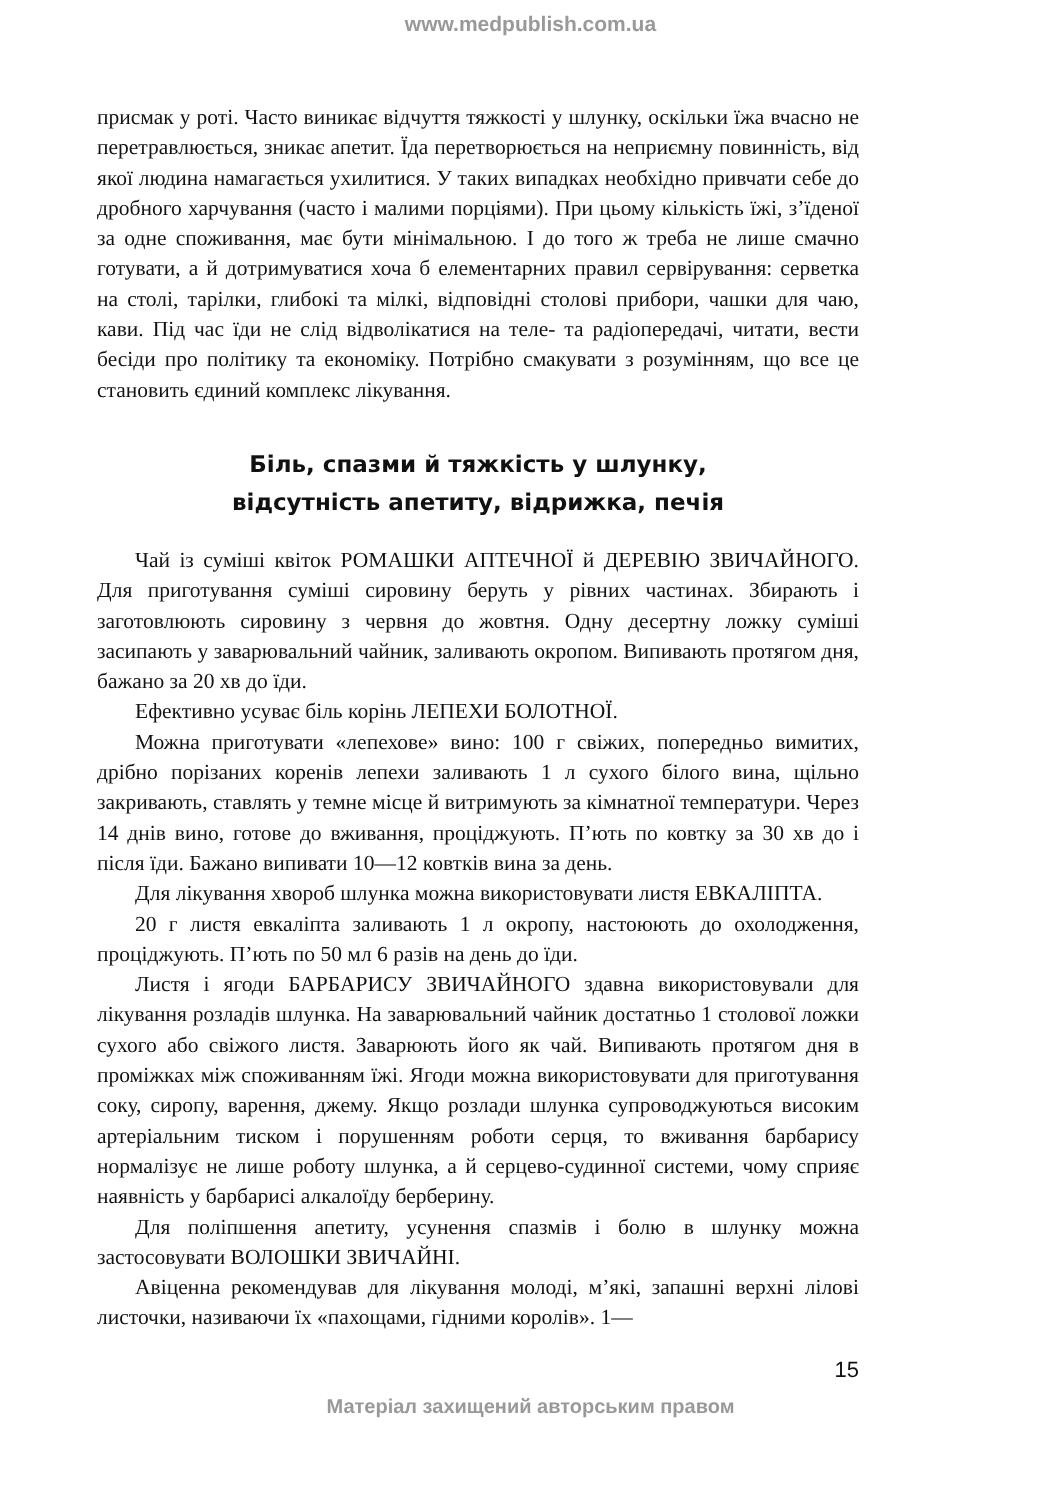www.medpublish.com.ua
присмак у роті. Часто виникає відчуття тяжкості у шлунку, оскільки їжа вчасно не перетравлюється, зникає апетит. Їда перетворюється на неприємну повинність, від якої людина намагається ухилитися. У таких випадках необхідно привчати себе до дробного харчування (часто і малими порціями). При цьому кількість їжі, з’їденої за одне споживання, має бути мінімальною. І до того ж треба не лише смачно готувати, а й дотримуватися хоча б елементарних правил сервірування: серветка на столі, тарілки, глибокі та мілкі, відповідні столові прибори, чашки для чаю, кави. Під час їди не слід відволікатися на теле- та радіопередачі, читати, вести бесіди про політику та економіку. Потрібно смакувати з розумінням, що все це становить єдиний комплекс лікування.
Біль, спазми й тяжкість у шлунку,
відсутність апетиту, відрижка, печія
Чай із суміші квіток РОМАШКИ АПТЕЧНОЇ й ДЕРЕВІЮ ЗВИЧАЙНОГО. Для приготування суміші сировину беруть у рівних частинах. Збирають і заготовлюють сировину з червня до жовтня. Одну десертну ложку суміші засипають у заварювальний чайник, заливають окропом. Випивають протягом дня, бажано за 20 хв до їди.
Ефективно усуває біль корінь ЛЕПЕХИ БОЛОТНОЇ.
Можна приготувати «лепехове» вино: 100 г свіжих, попередньо вимитих, дрібно порізаних коренів лепехи заливають 1 л сухого білого вина, щільно закривають, ставлять у темне місце й витримують за кімнатної температури. Через 14 днів вино, готове до вживання, проціджують. П’ють по ковтку за 30 хв до і після їди. Бажано випивати 10—12 ковтків вина за день.
Для лікування хвороб шлунка можна використовувати листя ЕВКАЛІПТА.
20 г листя евкаліпта заливають 1 л окропу, настоюють до охолодження, проціджують. П’ють по 50 мл 6 разів на день до їди.
Листя і ягоди БАРБАРИСУ ЗВИЧАЙНОГО здавна використовували для лікування розладів шлунка. На заварювальний чайник достатньо 1 столової ложки сухого або свіжого листя. Заварюють його як чай. Випивають протягом дня в проміжках між споживанням їжі. Ягоди можна використовувати для приготування соку, сиропу, варення, джему. Якщо розлади шлунка супроводжуються високим артеріальним тиском і порушенням роботи серця, то вживання барбарису нормалізує не лише роботу шлунка, а й серцево-судинної системи, чому сприяє наявність у барбарисі алкалоїду берберину.
Для поліпшення апетиту, усунення спазмів і болю в шлунку можна застосовувати ВОЛОШКИ ЗВИЧАЙНІ.
Авіценна рекомендував для лікування молоді, м’які, запашні верхні лілові листочки, називаючи їх «пахощами, гідними королів». 1—
15
Матеріал захищений авторським правом